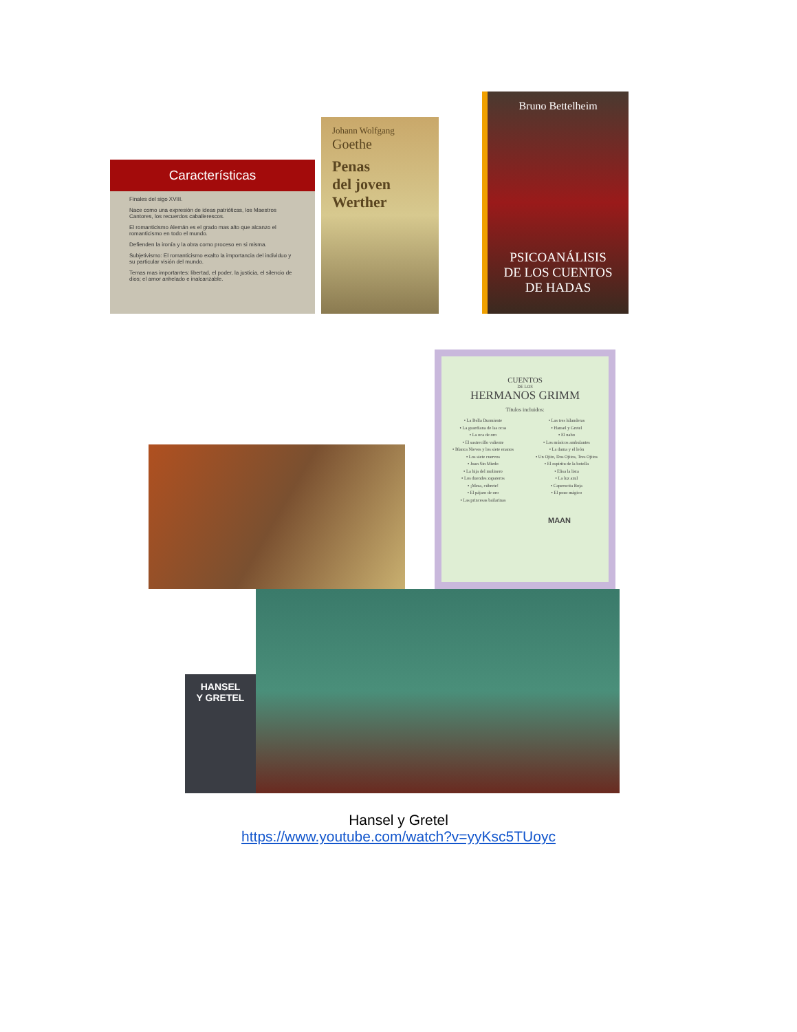Características
Finales del sigo XVIII.
Nace como una expresión de ideas patrióticas, los Maestros Cantores, los recuerdos caballerescos.
El romanticismo Alemán es el grado mas alto que alcanzo el romanticismo en todo el mundo.
Defienden la ironía y la obra como proceso en si misma.
Subjetivismo: El romanticismo exalto la importancia del individuo y su particular visión del mundo.
Temas mas importantes: libertad, el poder, la justicia, el silencio de dios; el amor anhelado e inalcanzable.
Johann Wolfgang
Goethe
Penas
del joven
Werther
Bruno Bettelheim
PSICOANÁLISIS
DE LOS CUENTOS
DE HADAS
CUENTOS
DE LOS
HERMANOS GRIMM
Títulos incluidos:
• La Bella Durmiente
• La guardiana de las ocas
• La oca de oro
• El sastrecillo valiente
• Blanca Nieves y los siete enanos
• Los siete cuervos
• Juan Sin Miedo
• La hija del molinero
• Los duendes zapateros
• ¡Mesa, cúbrete!
• El pájaro de oro
• Las princesas bailarinas
• Las tres hilanderas
• Hansel y Gretel
• El nabo
• Los músicos ambulantes
• La dama y el león
• Un Ojito, Dos Ojitos, Tres Ojitos
• El espíritu de la botella
• Elisa la lista
• La luz azul
• Caperucita Roja
• El pozo mágico
MAAN
HANSEL
Y GRETEL
Hansel y Gretel
https://www.youtube.com/watch?v=yyKsc5TUoyc